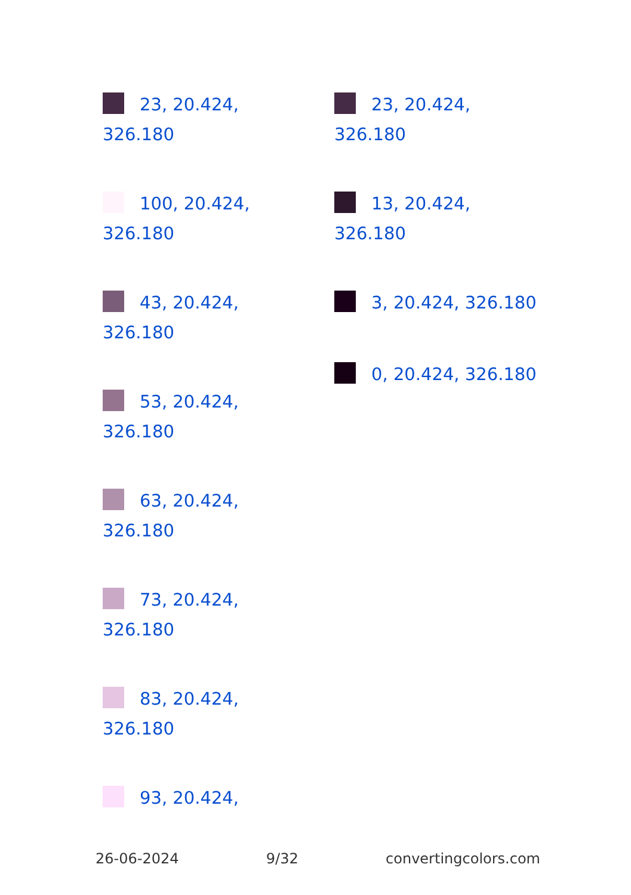23, 20.424, 326.180
100, 20.424, 326.180
43, 20.424, 326.180
53, 20.424, 326.180
63, 20.424, 326.180
73, 20.424, 326.180
83, 20.424, 326.180
93, 20.424,
23, 20.424, 326.180
13, 20.424, 326.180
3, 20.424, 326.180
0, 20.424, 326.180
26-06-2024 9/32 convertingcolors.com